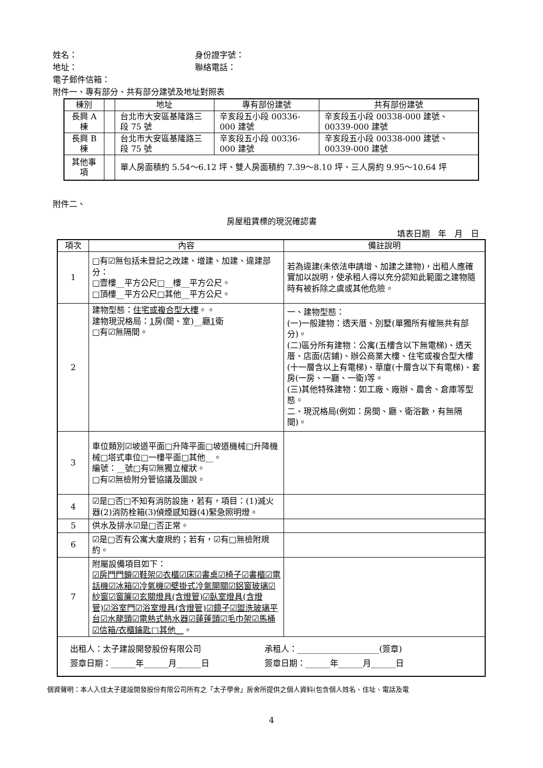姓名： 身份證字號：
地址： 聯絡電話：
電子郵件信箱：
附件一、專有部分、共有部分建號及地址對照表
| 棟別 | | 地址 | 專有部份建號 | 共有部份建號 |
| --- | --- | --- | --- | --- |
| 長興 A 棟 | | 台北市大安區基隆路三段 75 號 | 辛亥段五小段 00336-000 建號 | 辛亥段五小段 00338-000 建號、00339-000 建號 |
| 長興 B 棟 | | 台北市大安區基隆路三段 75 號 | 辛亥段五小段 00336-000 建號 | 辛亥段五小段 00338-000 建號、00339-000 建號 |
| 其他事項 | | 單人房面積約 5.54～6.12 坪、雙人房面積約 7.39～8.10 坪、三人房約 9.95～10.64 坪 | | |
附件二、
房屋租賃標的現況確認書
填表日期　年　月　日
| 項次 | 內容 | 備註說明 |
| --- | --- | --- |
| 1 | □有☑無包括未登記之改建、增建、加建、違建部分： □壹樓__平方公尺□__樓__平方公尺。 □頂樓__平方公尺□其他__平方公尺。 | 若為違建(未依法申請增、加建之建物)，出租人應確實加以說明，使承租人得以充分認知此範圍之建物隨時有被拆除之虞或其他危險。 |
| 2 | 建物型態： 住宅或複合型大樓 。。 建物現況格局： 1 房(間、室)__廳 1 衛 □有☑無隔間。 | 一、建物型態： (一)一般建物：透天厝、別墅(單獨所有權無共有部分)。 (二)區分所有建物：公寓(五樓含以下無電梯)、透天厝、店面(店鋪)、辦公商業大樓、住宅或複合型大樓(十一層含以上有電梯)、華廈(十層含以下有電梯)、套房(一房、一廳、一衛)等。 (三)其他特殊建物：如工廠、廠辦、農舍、倉庫等型態。 二、現況格局(例如：房間、廳、衛浴數，有無隔間)。 |
| 3 | 車位類別☑坡道平面□升降平面□坡道機械□升降機械□塔式車位□一樓平面□其他__。 編號：__號□有☑無獨立權狀。 □有☑無檢附分管協議及圖說。 | |
| 4 | ☑是□否□不知有消防設施，若有，項目：(1)滅火器(2)消防栓箱(3)偵煙感知器(4)緊急照明燈。 | |
| 5 | 供水及排水☑是□否正常。 | |
| 6 | ☑是□否有公寓大廈規約；若有，☑有□無檢附規約。 | |
| 7 | 附屬設備項目如下： ☑房門門鎖☑鞋架☑衣櫃☑床☑書桌☑椅子☑書櫃☑電話機☑冰箱☑冷氣機☑壁掛式冷氣開關☑鋁窗玻璃☑紗窗☑窗簾☑玄關燈具(含燈管)☑臥室燈具(含燈管)☑浴室門☑浴室燈具(含燈管)☑鏡子☑盥洗玻璃平台☑水龍頭☑電熱式熱水器☑蓮蓬頭☑毛巾架☑馬桶☑信箱/衣櫃鑰匙□其他__ 。 | |
| 出租人：太子建設開發股份有限公司 承租人：____________________(簽章) 簽章日期：______年______月______日 簽章日期：______年______月______日 | | |
個資聲明：本人入住太子建設開發股份有限公司所有之「太子學舍」房舍所提供之個人資料(包含個人姓名、住址、電話及電
4